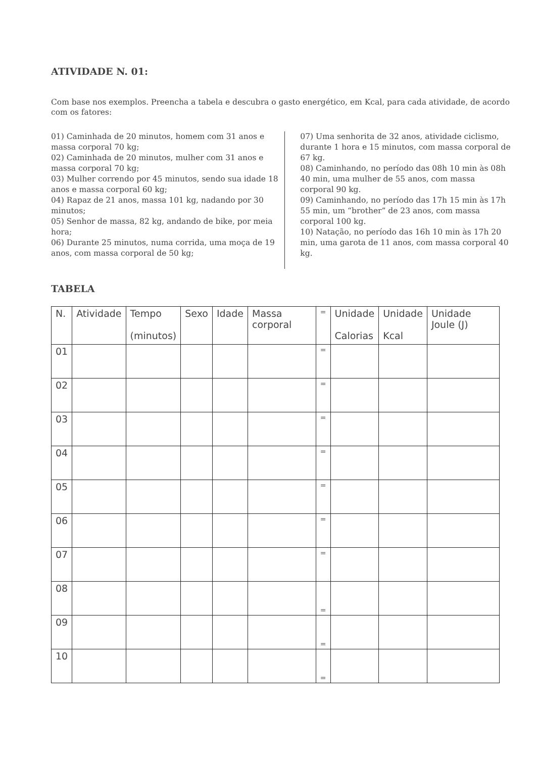ATIVIDADE N. 01:
Com base nos exemplos. Preencha a tabela e descubra o gasto energético, em Kcal, para cada atividade, de acordo com os fatores:
01) Caminhada de 20 minutos, homem com 31 anos e massa corporal 70 kg;
02) Caminhada de 20 minutos, mulher com 31 anos e massa corporal 70 kg;
03) Mulher correndo por 45 minutos, sendo sua idade 18 anos e massa corporal 60 kg;
04) Rapaz de 21 anos, massa 101 kg, nadando por 30 minutos;
05) Senhor de massa, 82 kg, andando de bike, por meia hora;
06) Durante 25 minutos, numa corrida, uma moça de 19 anos, com massa corporal de 50 kg;
07) Uma senhorita de 32 anos, atividade ciclismo, durante 1 hora e 15 minutos, com massa corporal de 67 kg.
08) Caminhando, no período das 08h 10 min às 08h 40 min, uma mulher de 55 anos, com massa corporal 90 kg.
09) Caminhando, no período das 17h 15 min às 17h 55 min, um “brother” de 23 anos, com massa corporal 100 kg.
10) Natação, no período das 16h 10 min às 17h 20 min, uma garota de 11 anos, com massa corporal 40 kg.
TABELA
| N. | Atividade | Tempo (minutos) | Sexo | Idade | Massa corporal | = | Unidade Calorias | Unidade Kcal | Unidade Joule (J) |
| --- | --- | --- | --- | --- | --- | --- | --- | --- | --- |
| 01 | | | | | | = | | | |
| 02 | | | | | | = | | | |
| 03 | | | | | | = | | | |
| 04 | | | | | | = | | | |
| 05 | | | | | | = | | | |
| 06 | | | | | | = | | | |
| 07 | | | | | | = | | | |
| 08 | | | | | | = | | | |
| 09 | | | | | | = | | | |
| 10 | | | | | | = | | | |